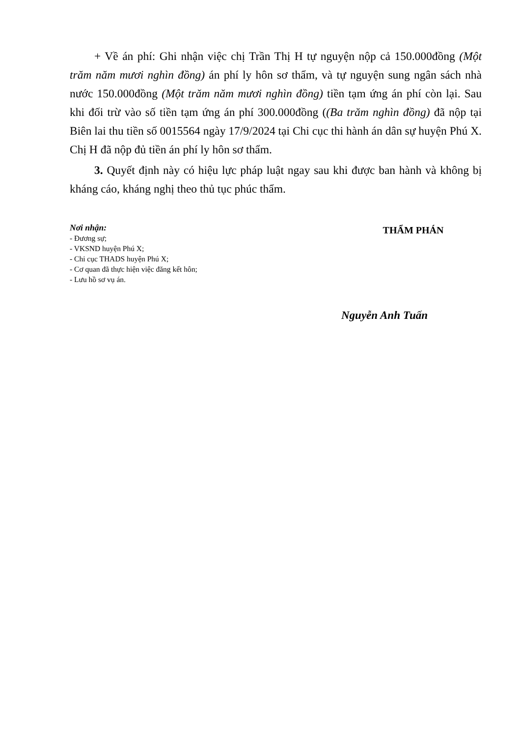+ Về án phí: Ghi nhận việc chị Trần Thị H tự nguyện nộp cả 150.000đồng (Một trăm năm mươi nghìn đồng) án phí ly hôn sơ thẩm, và tự nguyện sung ngân sách nhà nước 150.000đồng (Một trăm năm mươi nghìn đồng) tiền tạm ứng án phí còn lại. Sau khi đối trừ vào số tiền tạm ứng án phí 300.000đồng ((Ba trăm nghìn đồng) đã nộp tại Biên lai thu tiền số 0015564 ngày 17/9/2024 tại Chi cục thi hành án dân sự huyện Phú X. Chị H đã nộp đủ tiền án phí ly hôn sơ thẩm.
3. Quyết định này có hiệu lực pháp luật ngay sau khi được ban hành và không bị kháng cáo, kháng nghị theo thủ tục phúc thẩm.
Nơi nhận:
- Đương sự;
- VKSND huyện Phú X;
- Chi cục THADS huyện Phú X;
- Cơ quan đã thực hiện việc đăng kết hôn;
- Lưu hồ sơ vụ án.
THẨM PHÁN
Nguyễn Anh Tuấn